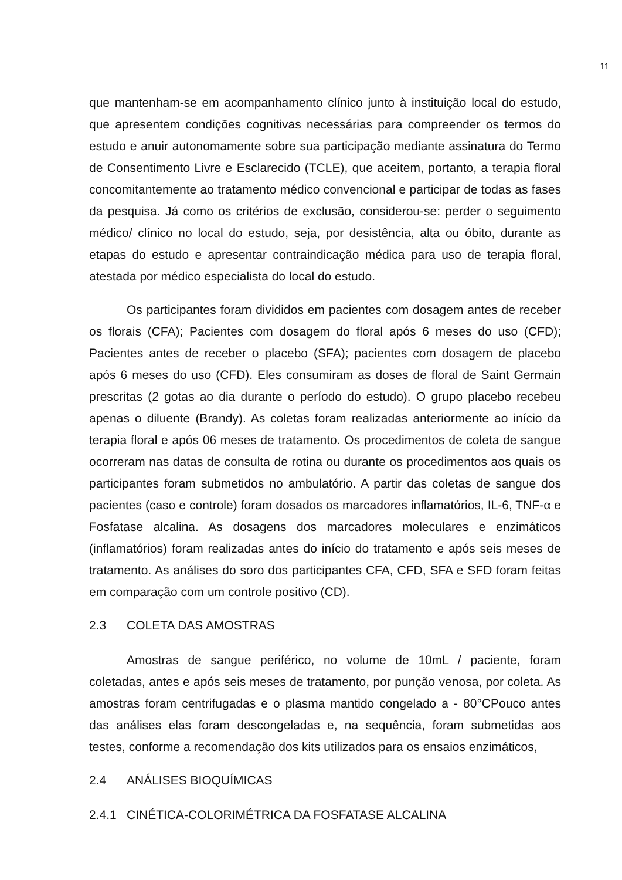11
que mantenham-se em acompanhamento clínico junto à instituição local do estudo, que apresentem condições cognitivas necessárias para compreender os termos do estudo e anuir autonomamente sobre sua participação mediante assinatura do Termo de Consentimento Livre e Esclarecido (TCLE), que aceitem, portanto, a terapia floral concomitantemente ao tratamento médico convencional e participar de todas as fases da pesquisa. Já como os critérios de exclusão, considerou-se: perder o seguimento médico/ clínico no local do estudo, seja, por desistência, alta ou óbito, durante as etapas do estudo e apresentar contraindicação médica para uso de terapia floral, atestada por médico especialista do local do estudo.
Os participantes foram divididos em pacientes com dosagem antes de receber os florais (CFA); Pacientes com dosagem do floral após 6 meses do uso (CFD); Pacientes antes de receber o placebo (SFA); pacientes com dosagem de placebo após 6 meses do uso (CFD). Eles consumiram as doses de floral de Saint Germain prescritas (2 gotas ao dia durante o período do estudo). O grupo placebo recebeu apenas o diluente (Brandy). As coletas foram realizadas anteriormente ao início da terapia floral e após 06 meses de tratamento. Os procedimentos de coleta de sangue ocorreram nas datas de consulta de rotina ou durante os procedimentos aos quais os participantes foram submetidos no ambulatório. A partir das coletas de sangue dos pacientes (caso e controle) foram dosados os marcadores inflamatórios, IL-6, TNF-α e Fosfatase alcalina. As dosagens dos marcadores moleculares e enzimáticos (inflamatórios) foram realizadas antes do início do tratamento e após seis meses de tratamento. As análises do soro dos participantes CFA, CFD, SFA e SFD foram feitas em comparação com um controle positivo (CD).
2.3 COLETA DAS AMOSTRAS
Amostras de sangue periférico, no volume de 10mL / paciente, foram coletadas, antes e após seis meses de tratamento, por punção venosa, por coleta. As amostras foram centrifugadas e o plasma mantido congelado a - 80°CPouco antes das análises elas foram descongeladas e, na sequência, foram submetidas aos testes, conforme a recomendação dos kits utilizados para os ensaios enzimáticos,
2.4 ANÁLISES BIOQUÍMICAS
2.4.1 CINÉTICA-COLORIMÉTRICA DA FOSFATASE ALCALINA